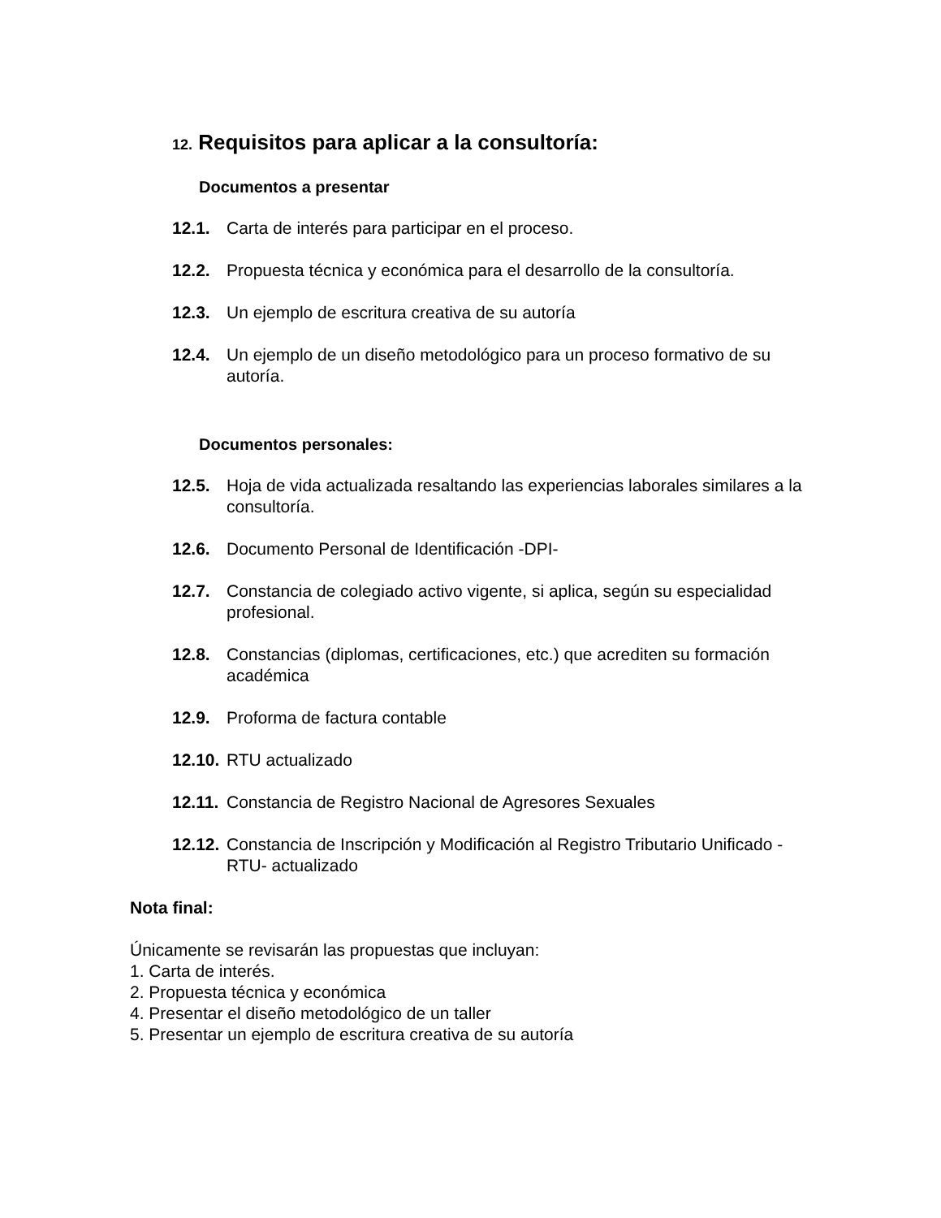12. Requisitos para aplicar a la consultoría:
Documentos a presentar
12.1. Carta de interés para participar en el proceso.
12.2. Propuesta técnica y económica para el desarrollo de la consultoría.
12.3. Un ejemplo de escritura creativa de su autoría
12.4. Un ejemplo de un diseño metodológico para un proceso formativo de su autoría.
Documentos personales:
12.5. Hoja de vida actualizada resaltando las experiencias laborales similares a la consultoría.
12.6. Documento Personal de Identificación -DPI-
12.7. Constancia de colegiado activo vigente, si aplica, según su especialidad profesional.
12.8. Constancias (diplomas, certificaciones, etc.) que acrediten su formación académica
12.9. Proforma de factura contable
12.10.
RTU actualizado
12.11.
Constancia de Registro Nacional de Agresores Sexuales
12.12.
Constancia de Inscripción y Modificación al Registro Tributario Unificado -RTU- actualizado
Nota final:
Únicamente se revisarán las propuestas que incluyan:
1. Carta de interés.
2. Propuesta técnica y económica
4. Presentar el diseño metodológico de un taller
5. Presentar un ejemplo de escritura creativa de su autoría